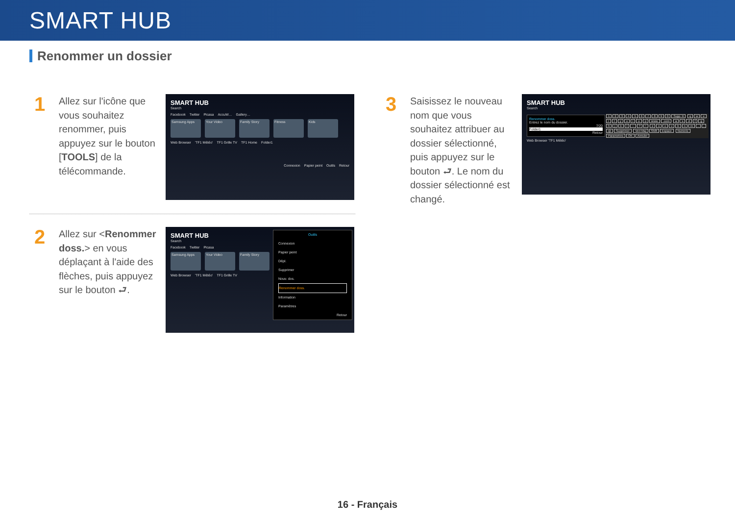SMART HUB
Renommer un dossier
1
Allez sur l'icône que vous souhaitez renommer, puis appuyez sur le bouton [TOOLS] de la télécommande.
SMART HUB
Search
Facebook Twitter Picasa AccuW… Gallery…
Samsung Apps
Your Video
Family Story
Fitness
Kids
Web Browser 'TF1 Météo' TF1 Grille TV TF1 Home Folder1
Connexion Papier peint Outils Retour
2
Allez sur <Renommer doss.> en vous déplaçant à l'aide des flèches, puis appuyez sur le bouton ⮐.
SMART HUB
Search
Facebook Twitter Picasa
Samsung Apps
Your Video
Family Story
Web Browser 'TF1 Météo' TF1 Grille TV
Outils
Connexion
Papier peint
Dépl.
Supprimer
Nouv. dos.
Renommer doss.
Information
Paramètres
Retour
3
Saisissez le nouveau nom que vous souhaitez attribuer au dossier sélectionné, puis appuyez sur le bouton ⮐. Le nom du dossier sélectionné est changé.
SMART HUB
Search
Renommer doss.
Entrez le nom du dossier.
7/20
Folder1
Retour
1234567890 Supp. tt qwertyuiop www..com asdfghjkl ~?! zxcvbnm., @ Supprimer Verr Maj Shift Espace Numeric Parametres OK Annuler
Web Browser 'TF1 Météo'
16 - Français